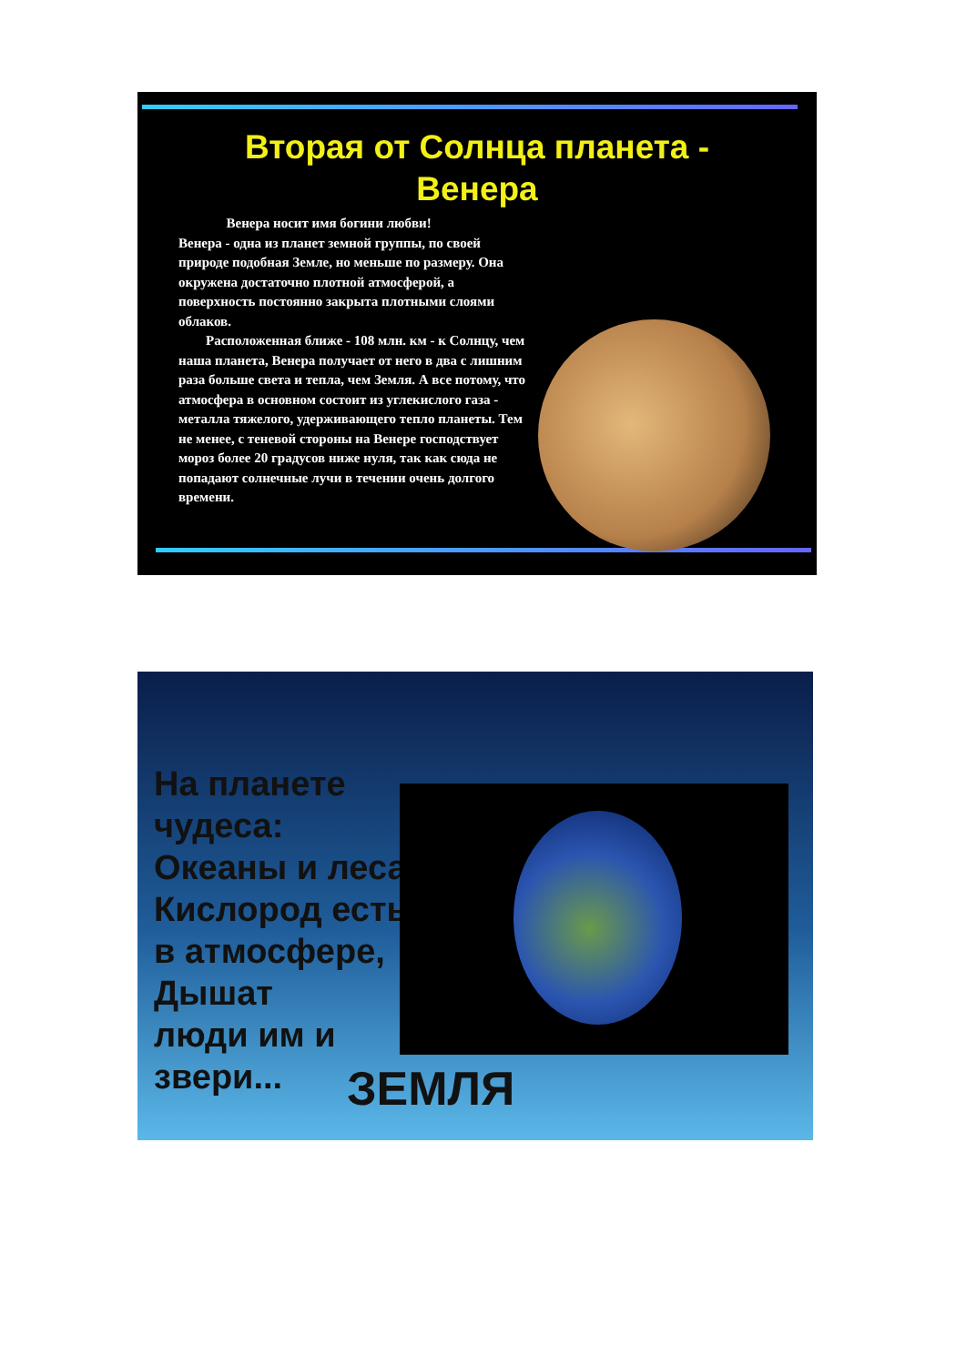Вторая от Солнца планета -
Венера
Венера носит имя богини любви!
Венера - одна из планет земной группы, по своей природе подобная Земле, но меньше по размеру. Она окружена достаточно плотной атмосферой, а поверхность постоянно закрыта плотными слоями облаков.
Расположенная ближе - 108 млн. км - к Солнцу, чем наша планета, Венера получает от него в два с лишним раза больше света и тепла, чем Земля. А все потому, что атмосфера в основном состоит из углекислого газа - металла тяжелого, удерживающего тепло планеты. Тем не менее, с теневой стороны на Венере господствует мороз более 20 градусов ниже нуля, так как сюда не попадают солнечные лучи в течении очень долгого времени.
На планете чудеса:
Океаны и леса,
Кислород есть в атмосфере,
Дышат
люди им и звери...
ЗЕМЛЯ